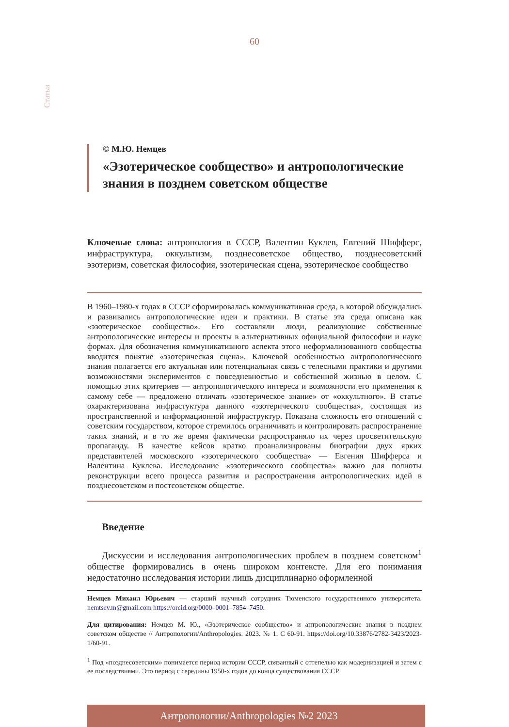60
Статьи
© М.Ю. Немцев
«Эзотерическое сообщество» и антропологические знания в позднем советском обществе
Ключевые слова: антропология в СССР, Валентин Куклев, Евгений Шифферс, инфраструктура, оккультизм, позднесоветское общество, позднесоветский эзотеризм, советская философия, эзотерическая сцена, эзотерическое сообщество
В 1960–1980-х годах в СССР сформировалась коммуникативная среда, в которой обсуждались и развивались антропологические идеи и практики. В статье эта среда описана как «эзотерическое сообщество». Его составляли люди, реализующие собственные антропологические интересы и проекты в альтернативных официальной философии и науке формах. Для обозначения коммуникативного аспекта этого неформализованного сообщества вводится понятие «эзотерическая сцена». Ключевой особенностью антропологического знания полагается его актуальная или потенциальная связь с телесными практики и другими возможностями экспериментов с повседневностью и собственной жизнью в целом. С помощью этих критериев — антропологического интереса и возможности его применения к самому себе — предложено отличать «эзотерическое знание» от «оккультного». В статье охарактеризована инфрастуктура данного «эзотерического сообщества», состоящая из пространственной и информационной инфраструктур. Показана сложность его отношений с советским государством, которое стремилось ограничивать и контролировать распространение таких знаний, и в то же время фактически распространяло их через просветительскую пропаганду. В качестве кейсов кратко проанализированы биографии двух ярких представителей московского «эзотерического сообщества» — Евгения Шифферса и Валентина Куклева. Исследование «эзотерического сообщества» важно для полноты реконструкции всего процесса развития и распространения антропологических идей в позднесоветском и постсоветском обществе.
Введение
Дискуссии и исследования антропологических проблем в позднем советском<sup>1</sup> обществе формировались в очень широком контексте. Для его понимания недостаточно исследования истории лишь дисциплинарно оформленной
Немцев Михаил Юрьевич — старший научный сотрудник Тюменского государственного университета. nemtsev.m@gmail.com https://orcid.org/0000–0001–7854–7450.
Для цитирования: Немцев М. Ю., «Эзотерическое сообщество» и антропологические знания в позднем советском обществе // Антропологии/Anthropologies. 2023. № 1. С 60-91. https://doi.org/10.33876/2782-3423/2023-1/60-91.
<sup>1</sup> Под «позднесоветским» понимается период истории СССР, связанный с оттепелью как модернизацией и затем с ее последствиями. Это период с середины 1950-х годов до конца существования СССР.
Антропологии/Anthropologies №2 2023